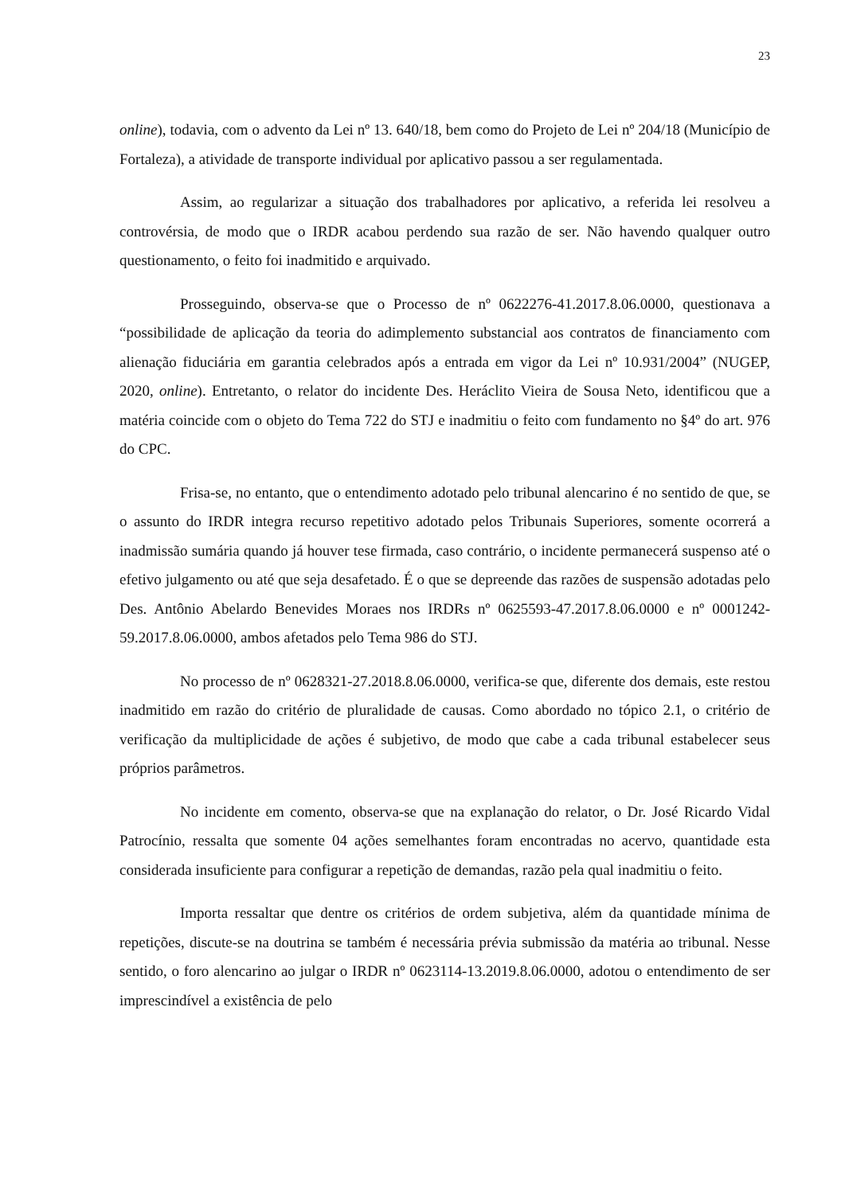23
online), todavia, com o advento da Lei nº 13. 640/18, bem como do Projeto de Lei nº 204/18 (Município de Fortaleza), a atividade de transporte individual por aplicativo passou a ser regulamentada.
Assim, ao regularizar a situação dos trabalhadores por aplicativo, a referida lei resolveu a controvérsia, de modo que o IRDR acabou perdendo sua razão de ser. Não havendo qualquer outro questionamento, o feito foi inadmitido e arquivado.
Prosseguindo, observa-se que o Processo de nº 0622276-41.2017.8.06.0000, questionava a “possibilidade de aplicação da teoria do adimplemento substancial aos contratos de financiamento com alienação fiduciária em garantia celebrados após a entrada em vigor da Lei nº 10.931/2004” (NUGEP, 2020, online). Entretanto, o relator do incidente Des. Heráclito Vieira de Sousa Neto, identificou que a matéria coincide com o objeto do Tema 722 do STJ e inadmitiu o feito com fundamento no §4º do art. 976 do CPC.
Frisa-se, no entanto, que o entendimento adotado pelo tribunal alencarino é no sentido de que, se o assunto do IRDR integra recurso repetitivo adotado pelos Tribunais Superiores, somente ocorrerá a inadmissão sumária quando já houver tese firmada, caso contrário, o incidente permanecerá suspenso até o efetivo julgamento ou até que seja desafetado. É o que se depreende das razões de suspensão adotadas pelo Des. Antônio Abelardo Benevides Moraes nos IRDRs nº 0625593-47.2017.8.06.0000 e nº 0001242-59.2017.8.06.0000, ambos afetados pelo Tema 986 do STJ.
No processo de nº 0628321-27.2018.8.06.0000, verifica-se que, diferente dos demais, este restou inadmitido em razão do critério de pluralidade de causas. Como abordado no tópico 2.1, o critério de verificação da multiplicidade de ações é subjetivo, de modo que cabe a cada tribunal estabelecer seus próprios parâmetros.
No incidente em comento, observa-se que na explanação do relator, o Dr. José Ricardo Vidal Patrocínio, ressalta que somente 04 ações semelhantes foram encontradas no acervo, quantidade esta considerada insuficiente para configurar a repetição de demandas, razão pela qual inadmitiu o feito.
Importa ressaltar que dentre os critérios de ordem subjetiva, além da quantidade mínima de repetições, discute-se na doutrina se também é necessária prévia submissão da matéria ao tribunal. Nesse sentido, o foro alencarino ao julgar o IRDR nº 0623114-13.2019.8.06.0000, adotou o entendimento de ser imprescindível a existência de pelo